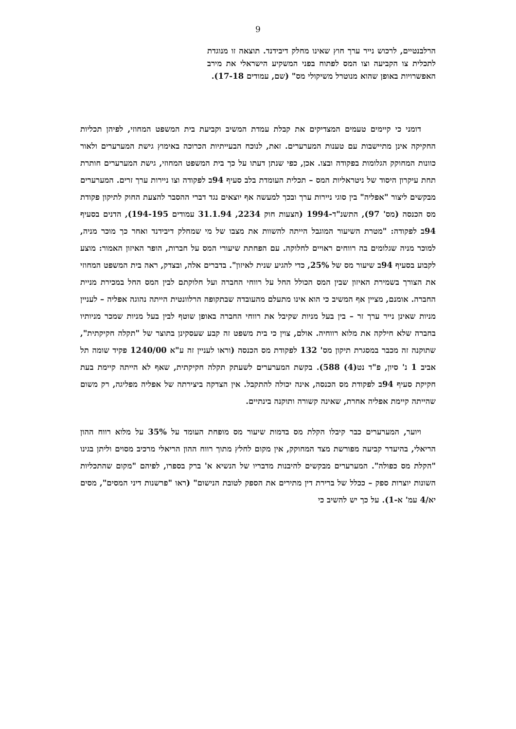9
הרלבנטיים, לרכוש נייר ערך חוץ שאינו מחלק דיבידנד. תוצאה זו מנוגדת לתכלית צו הקביעה וצו המס לפתוח בפני המשקיע הישראלי את מירב האפשרויות באופן שהוא מנוטרל משיקולי מס" (שם, עמודים 17-18).
דומני כי קיימים טעמים המצדיקים את קבלת עמדת המשיב וקביעת בית המשפט המחוזי, לפיהן תכליות החקיקה אינן מתיישבות עם טענות המערערים. זאת, לנוכח הבעייתיות הכרוכה באימוץ גישת המערערים ולאור כוונות המחוקק הגלומות בפקודה ובצו. אכן, כפי שנתן דעתו על כך בית המשפט המחוזי, גישת המערערים חותרת תחת עיקרון היסוד של ניטראליות המס – תכלית העומדת בלב סעיף 94ב לפקודה וצו ניירות ערך זרים. המערערים מבקשים ליצור "אפליה" בין סוגי ניירות ערך ובכך למעשה אף יוצאים נגד דברי ההסבר להצעת החוק לתיקון פקודת מס הכנסה (מס' 97), התשנ"ד-1994 (הצעות חוק 2234, 31.1.94 עמודים 194-195), הדנים בסעיף 94ב לפקודה: "מטרת השיעור המוגבל הייתה להשוות את מצבו של מי שמחלק דיבידנד ואחר כך מוכר מניה, למוכר מניה שגלומים בה רווחים ראויים לחלוקה. עם הפחתת שיעורי המס על חברות, הופר האיזון האמור: מוצע לקבוע בסעיף 94ב שיעור מס של 25%, כדי להגיע שנית לאיזון". בדברים אלה, ובצדק, ראה בית המשפט המחוזי את הצורך בשמירת האיזון שבין המס הכולל החל על רווחי החברה ועל חלוקתם לבין המס החל במכירת מניית החברה. אומנם, מציין אף המשיב כי הוא אינו מתעלם מהעובדה שבתקופה הרלוונטית הייתה נהוגה אפליה – לעניין מניות שאינן נייר ערך זר – בין בעל מניות שקיבל את רווחי החברה באופן שוטף לבין בעל מניות שמכר מניותיו בחברה שלא חילקה את מלוא רווחיה. אולם, צוין כי בית משפט זה קבע שעסקינן בתוצר של "תקלה חקיקתית", שתוקנה זה מכבר במסגרת תיקון מס' 132 לפקודת מס הכנסה (וראו לעניין זה ע"א 1240/00 פקיד שומה תל אביב 1 נ' סיון, פ"ד נט(4) 588). בקשת המערערים לשעתק תקלה חקיקתית, שאף לא הייתה קיימת בעת חקיקת סעיף 94ב לפקודת מס הכנסה, אינה יכולה להתקבל. אין הצדקה ביצירתה של אפליה מפליגה, רק משום שהייתה קיימת אפליה אחרת, שאינה קשורה ותוקנה בינתיים.
ויוער, המערערים כבר קיבלו הקלת מס בדמות שיעור מס מופחת העומד על 35% על מלוא רווח ההון הריאלי, בהיעדר קביעה מפורשת מצד המחוקק, אין מקום לחלץ מתוך רווח ההון הריאלי מרכיב מסוים וליתן בגינו "הקלת מס כפולה". המערערים מבקשים להיבנות מדבריו של הנשיא א' ברק בספרו, לפיהם "מקום שהתכליות השונות יוצרות ספק – ככלל של ברירת דין מתירים את הספק לטובת הנישום" (ראו "פרשנות דיני המסים", מסים יא/4 עמ' א-1). על כך יש להשיב כי